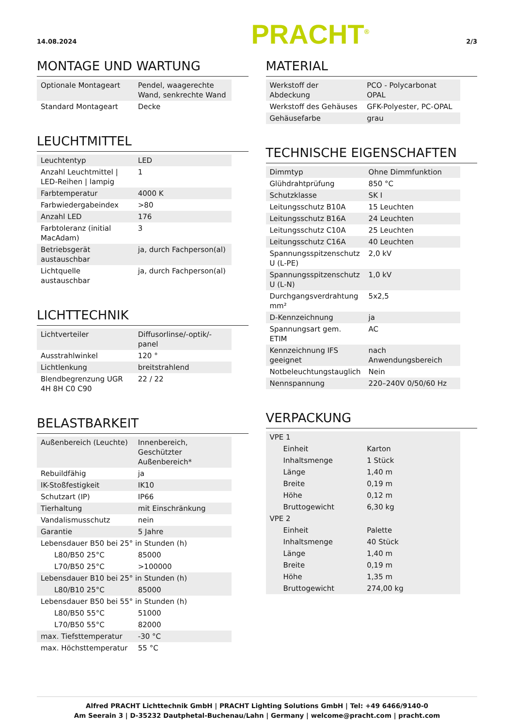14.08.2024
PRACHT<sup>®</sup>
2/3
MONTAGE UND WARTUNG
| Optionale Montageart | Pendel, waagerechte Wand, senkrechte Wand |
| Standard Montageart | Decke |
LEUCHTMITTEL
| Leuchtentyp | LED |
| Anzahl Leuchtmittel / LED-Reihen / lampig | 1 |
| Farbtemperatur | 4000 K |
| Farbwiedergabeindex | >80 |
| Anzahl LED | 176 |
| Farbtoleranz (initial MacAdam) | 3 |
| Betriebsgerät austauschbar | ja, durch Fachperson(al) |
| Lichtquelle austauschbar | ja, durch Fachperson(al) |
LICHTTECHNIK
| Lichtverteiler | Diffusorlinse/-optik/-panel |
| Ausstrahlwinkel | 120 ° |
| Lichtlenkung | breitstrahlend |
| Blendbegrenzung UGR 4H 8H C0 C90 | 22 / 22 |
BELASTBARKEIT
| Außenbereich (Leuchte) | Innenbereich, Geschützter Außenbereich* |
| Rebuildfähig | ja |
| IK-Stoßfestigkeit | IK10 |
| Schutzart (IP) | IP66 |
| Tierhaltung | mit Einschränkung |
| Vandalismusschutz | nein |
| Garantie | 5 Jahre |
| Lebensdauer B50 bei 25° in Stunden (h) | |
| L80/B50 25°C | 85000 |
| L70/B50 25°C | >100000 |
| Lebensdauer B10 bei 25° in Stunden (h) | |
| L80/B10 25°C | 85000 |
| Lebensdauer B50 bei 55° in Stunden (h) | |
| L80/B50 55°C | 51000 |
| L70/B50 55°C | 82000 |
| max. Tiefsttemperatur | -30 °C |
| max. Höchsttemperatur | 55 °C |
MATERIAL
| Werkstoff der Abdeckung | PCO - Polycarbonat OPAL |
| Werkstoff des Gehäuses | GFK-Polyester, PC-OPAL |
| Gehäusefarbe | grau |
TECHNISCHE EIGENSCHAFTEN
| Dimmtyp | Ohne Dimmfunktion |
| Glühdrahtprüfung | 850 °C |
| Schutzklasse | SK I |
| Leitungsschutz B10A | 15 Leuchten |
| Leitungsschutz B16A | 24 Leuchten |
| Leitungsschutz C10A | 25 Leuchten |
| Leitungsschutz C16A | 40 Leuchten |
| Spannungsspitzenschutz U (L-PE) | 2,0 kV |
| Spannungsspitzenschutz U (L-N) | 1,0 kV |
| Durchgangsverdrahtung mm² | 5x2,5 |
| D-Kennzeichnung | ja |
| Spannungsart gem. ETIM | AC |
| Kennzeichnung IFS geeignet | nach Anwendungsbereich |
| Notbeleuchtungstauglich | Nein |
| Nennspannung | 220–240V 0/50/60 Hz |
VERPACKUNG
| VPE 1 | |
| Einheit | Karton |
| Inhaltsmenge | 1 Stück |
| Länge | 1,40 m |
| Breite | 0,19 m |
| Höhe | 0,12 m |
| Bruttogewicht | 6,30 kg |
| VPE 2 | |
| Einheit | Palette |
| Inhaltsmenge | 40 Stück |
| Länge | 1,40 m |
| Breite | 0,19 m |
| Höhe | 1,35 m |
| Bruttogewicht | 274,00 kg |
Alfred PRACHT Lichttechnik GmbH | PRACHT Lighting Solutions GmbH | Tel: +49 6466/9140-0
Am Seerain 3 | D-35232 Dautphetal-Buchenau/Lahn | Germany | welcome@pracht.com | pracht.com